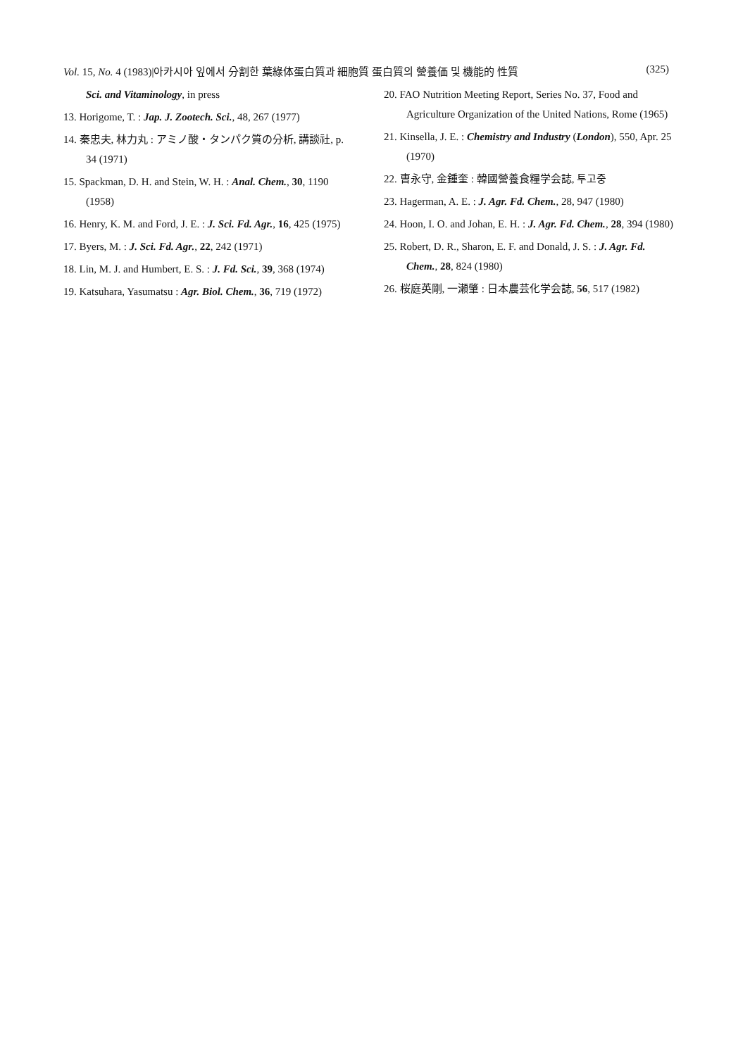Vol. 15, No. 4 (1983)|아카시아 잎에서 分割한 葉綠体蛋白質과 細胞質 蛋白質의 營養価 및 機能的 性質 (325)
Sci. and Vitaminology, in press
13. Horigome, T. : Jap. J. Zootech. Sci., 48, 267 (1977)
14. 秦忠夫, 林力丸 : アミノ酸・タンパク質の分析, 講談社, p. 34 (1971)
15. Spackman, D. H. and Stein, W. H. : Anal. Chem., 30, 1190 (1958)
16. Henry, K. M. and Ford, J. E. : J. Sci. Fd. Agr., 16, 425 (1975)
17. Byers, M. : J. Sci. Fd. Agr., 22, 242 (1971)
18. Lin, M. J. and Humbert, E. S. : J. Fd. Sci., 39, 368 (1974)
19. Katsuhara, Yasumatsu : Agr. Biol. Chem., 36, 719 (1972)
20. FAO Nutrition Meeting Report, Series No. 37, Food and Agriculture Organization of the United Nations, Rome (1965)
21. Kinsella, J. E. : Chemistry and Industry (London), 550, Apr. 25 (1970)
22. 曺永守, 金鍾奎 : 韓國營養食糧学会誌, 투고중
23. Hagerman, A. E. : J. Agr. Fd. Chem., 28, 947 (1980)
24. Hoon, I. O. and Johan, E. H. : J. Agr. Fd. Chem., 28, 394 (1980)
25. Robert, D. R., Sharon, E. F. and Donald, J. S. : J. Agr. Fd. Chem., 28, 824 (1980)
26. 桜庭英剛, 一瀬肇 : 日本農芸化学会誌, 56, 517 (1982)